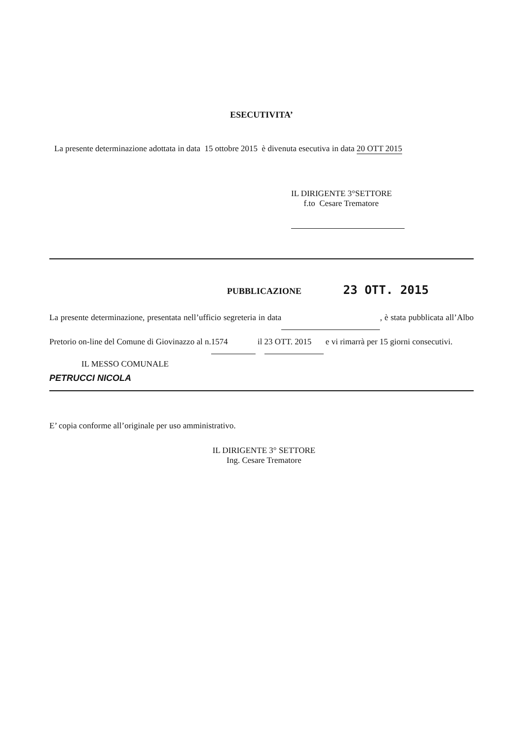ESECUTIVITA’
La presente determinazione adottata in data 15 ottobre 2015 è divenuta esecutiva in data 20 OTT 2015
IL DIRIGENTE 3°SETTORE
f.to Cesare Trematore
PUBBLICAZIONE 23 OTT. 2015
La presente determinazione, presentata nell’ufficio segreteria in data , è stata pubblicata all’Albo Pretorio on-line del Comune di Giovinazzo al n. 1574 il 23 OTT. 2015 e vi rimarrà per 15 giorni consecutivi.
IL MESSO COMUNALE
PETRUCCI NICOLA
E’ copia conforme all’originale per uso amministrativo.
IL DIRIGENTE 3° SETTORE
Ing. Cesare Trematore